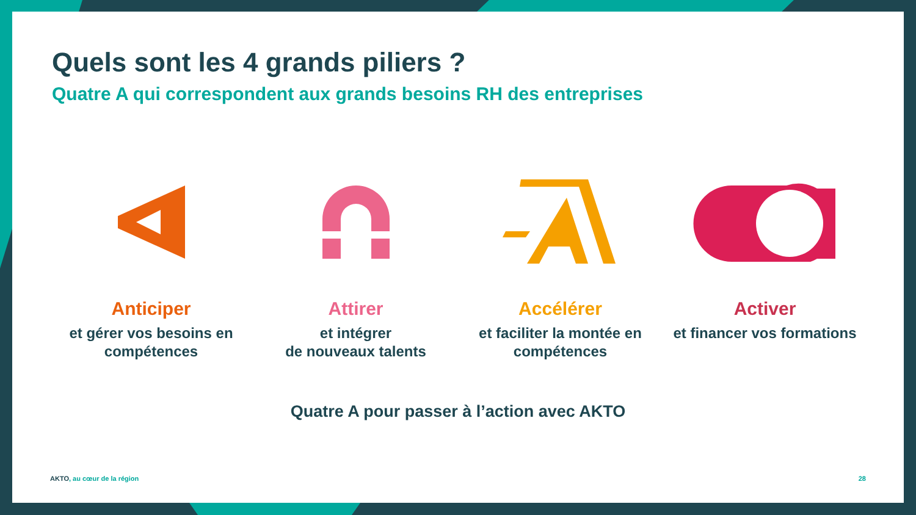Quels sont les 4 grands piliers ?
Quatre A qui correspondent aux grands besoins RH des entreprises
Anticiper
et gérer vos besoins en compétences
Attirer
et intégrer
de nouveaux talents
Accélérer
et faciliter la montée en compétences
Activer
et financer vos formations
Quatre A pour passer à l’action avec AKTO
AKTO, au cœur de la région 28